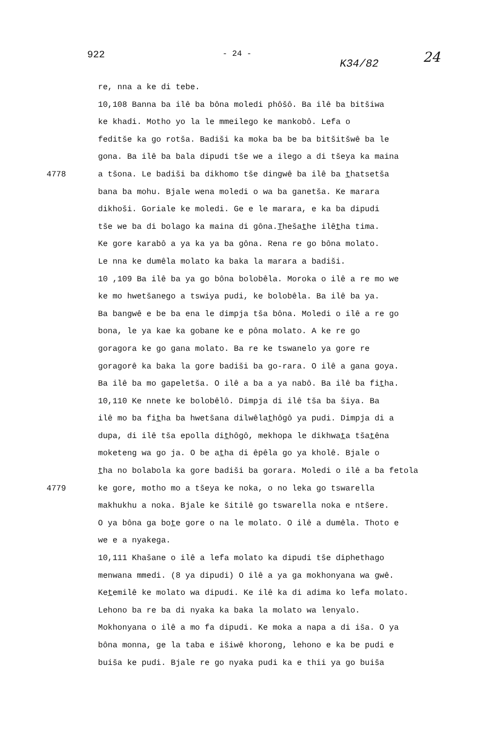922 - 24 - K34/82 24
re, nna a ke di tebe.
10,108 Banna ba ilê ba bôna moledi phôšô. Ba ilê ba bitšiwa
ke khadi. Motho yo la le mmeilego ke mankobô. Lefa o
feditše ka go rotša. Badiši ka moka ba be ba bitšitšwê ba le
gona. Ba ilê ba bala dipudi tše we a ilego a di tšeya ka maina
4778 a tšona. Le badiši ba dikhomo tše dingwê ba ilê ba thatsetša
bana ba mohu. Bjale wena moledi o wa ba ganetša. Ke marara
dikhoši. Goriale ke moledi. Ge e le marara, e ka ba dipudi
tše we ba di bolago ka maina di gôna. T heša t he ilê t ha tima.
Ke gore karabô a ya ka ya ba gôna. Rena re go bôna molato.
Le nna ke dumêla molato ka baka la marara a badiši.
10 ,109 Ba ilê ba ya go bôna bolobêla. Moroka o ilê a re mo we
ke mo hwetšanego a tswiya pudi, ke bolobêla. Ba ilê ba ya.
Ba bangwê e be ba ena le dimpja tša bôna. Moledi o ilê a re go
bona, le ya kae ka gobane ke e pôna molato. A ke re go
goragora ke go gana molato. Ba re ke tswanelo ya gore re
goragorê ka baka la gore badiši ba go-rara. O ilê a gana goya.
Ba ilê ba mo gapeletša. O ilê a ba a ya nabô. Ba ilê ba fi t ha.
10,110 Ke nnete ke bolobêlô. Dimpja di ilê tša ba šiya. Ba
ilê mo ba fi t ha ba hwetšana dilwêla t hôgô ya pudi. Dimpja di a
dupa, di ilê tša epolla di t hôgô, mekhopa le dikhwa t a tša t êna
moketeng wa go ja. O be a t ha di êpêla go ya kholê. Bjale o
t ha no bolabola ka gore badiši ba gorara. Moledi o ilê a ba fetola
4779 ke gore, motho mo a tšeya ke noka, o no leka go tswarella
makhukhu a noka. Bjale ke šitilê go tswarella noka e ntšere.
O ya bôna ga bo t e gore o na le molato. O ilê a dumêla. Thoto e
we e a nyakega.
10,111 Khašane o ilê a lefa molato ka dipudi tše diphethago
menwana mmedi. (8 ya dipudi) O ilê a ya ga mokhonyana wa gwê.
Ke t emilê ke molato wa dipudi. Ke ilê ka di adima ko lefa molato.
Lehono ba re ba di nyaka ka baka la molato wa lenyalo.
Mokhonyana o ilê a mo fa dipudi. Ke moka a napa a di iša. O ya
bôna monna, ge la taba e išiwê khorong, lehono e ka be pudi e
buiša ke pudi. Bjale re go nyaka pudi ka e thii ya go buiša